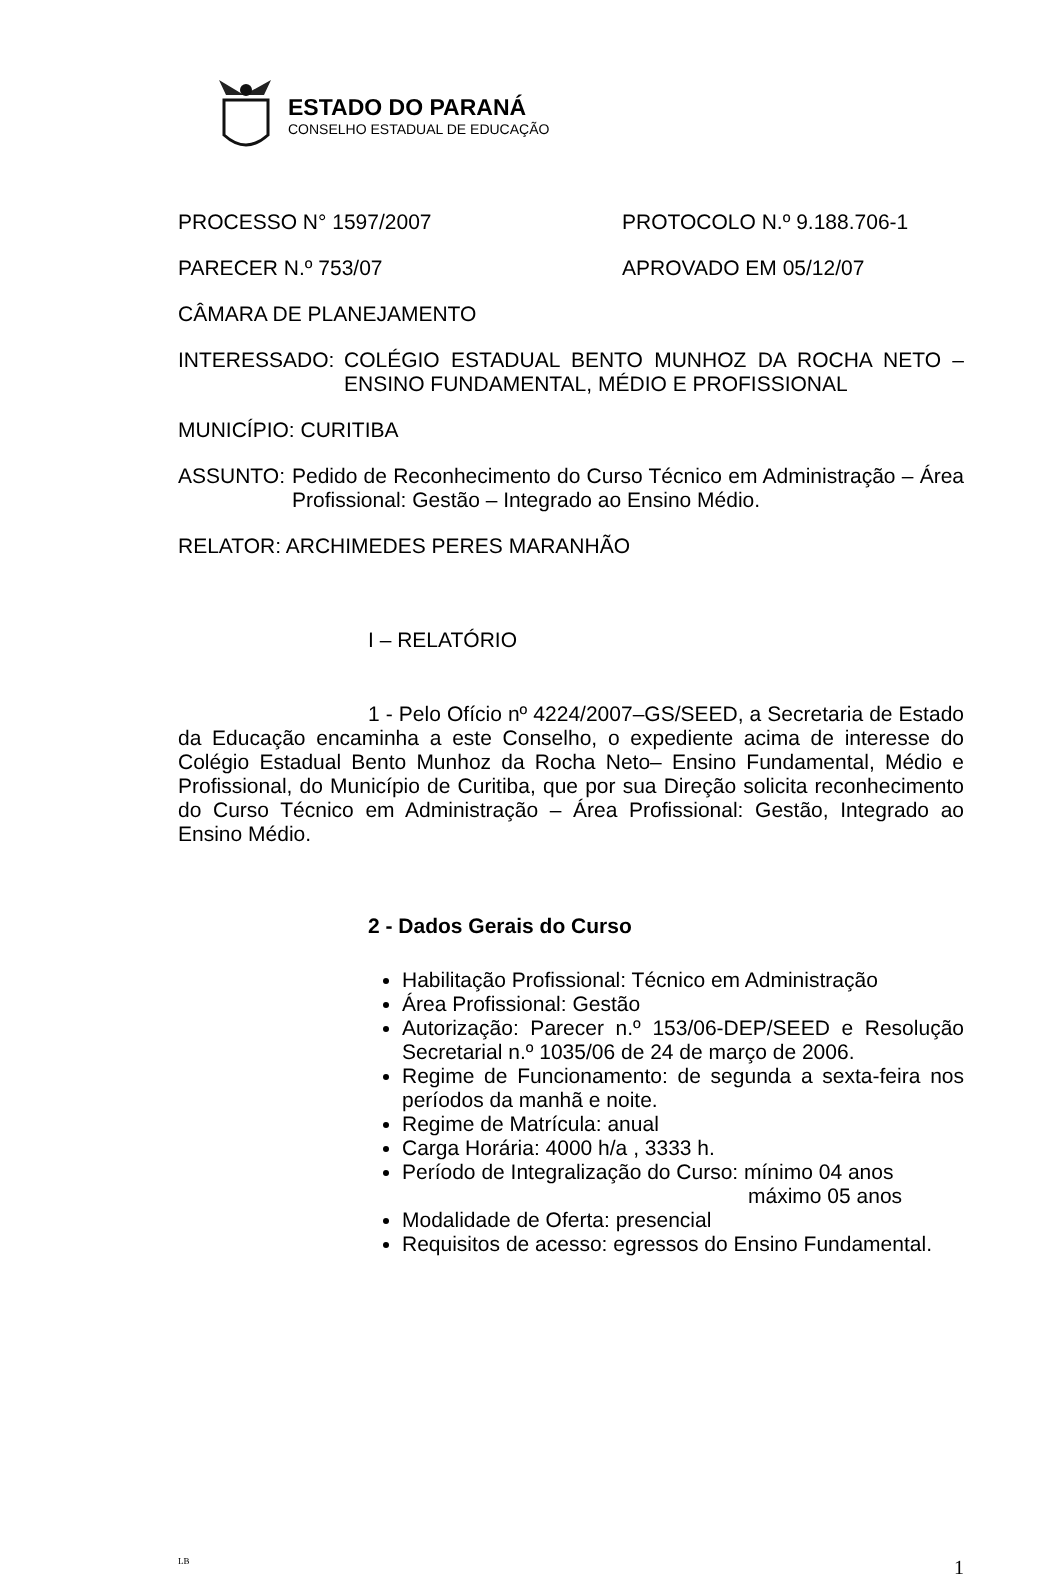ESTADO DO PARANÁ
CONSELHO ESTADUAL DE EDUCAÇÃO
PROCESSO N° 1597/2007 PROTOCOLO N.º 9.188.706-1
PARECER N.º 753/07 APROVADO EM 05/12/07
CÂMARA DE PLANEJAMENTO
INTERESSADO: COLÉGIO ESTADUAL BENTO MUNHOZ DA ROCHA NETO – ENSINO FUNDAMENTAL, MÉDIO E PROFISSIONAL
MUNICÍPIO: CURITIBA
ASSUNTO: Pedido de Reconhecimento do Curso Técnico em Administração – Área Profissional: Gestão – Integrado ao Ensino Médio.
RELATOR: ARCHIMEDES PERES MARANHÃO
I – RELATÓRIO
1 - Pelo Ofício nº 4224/2007–GS/SEED, a Secretaria de Estado da Educação encaminha a este Conselho, o expediente acima de interesse do Colégio Estadual Bento Munhoz da Rocha Neto– Ensino Fundamental, Médio e Profissional, do Município de Curitiba, que por sua Direção solicita reconhecimento do Curso Técnico em Administração – Área Profissional: Gestão, Integrado ao Ensino Médio.
2 - Dados Gerais do Curso
Habilitação Profissional: Técnico em Administração
Área Profissional: Gestão
Autorização: Parecer n.º 153/06-DEP/SEED e Resolução Secretarial n.º 1035/06 de 24 de março de 2006.
Regime de Funcionamento: de segunda a sexta-feira nos períodos da manhã e noite.
Regime de Matrícula: anual
Carga Horária: 4000 h/a , 3333 h.
Período de Integralização do Curso: mínimo 04 anos
máximo 05 anos
Modalidade de Oferta: presencial
Requisitos de acesso: egressos do Ensino Fundamental.
LB 1